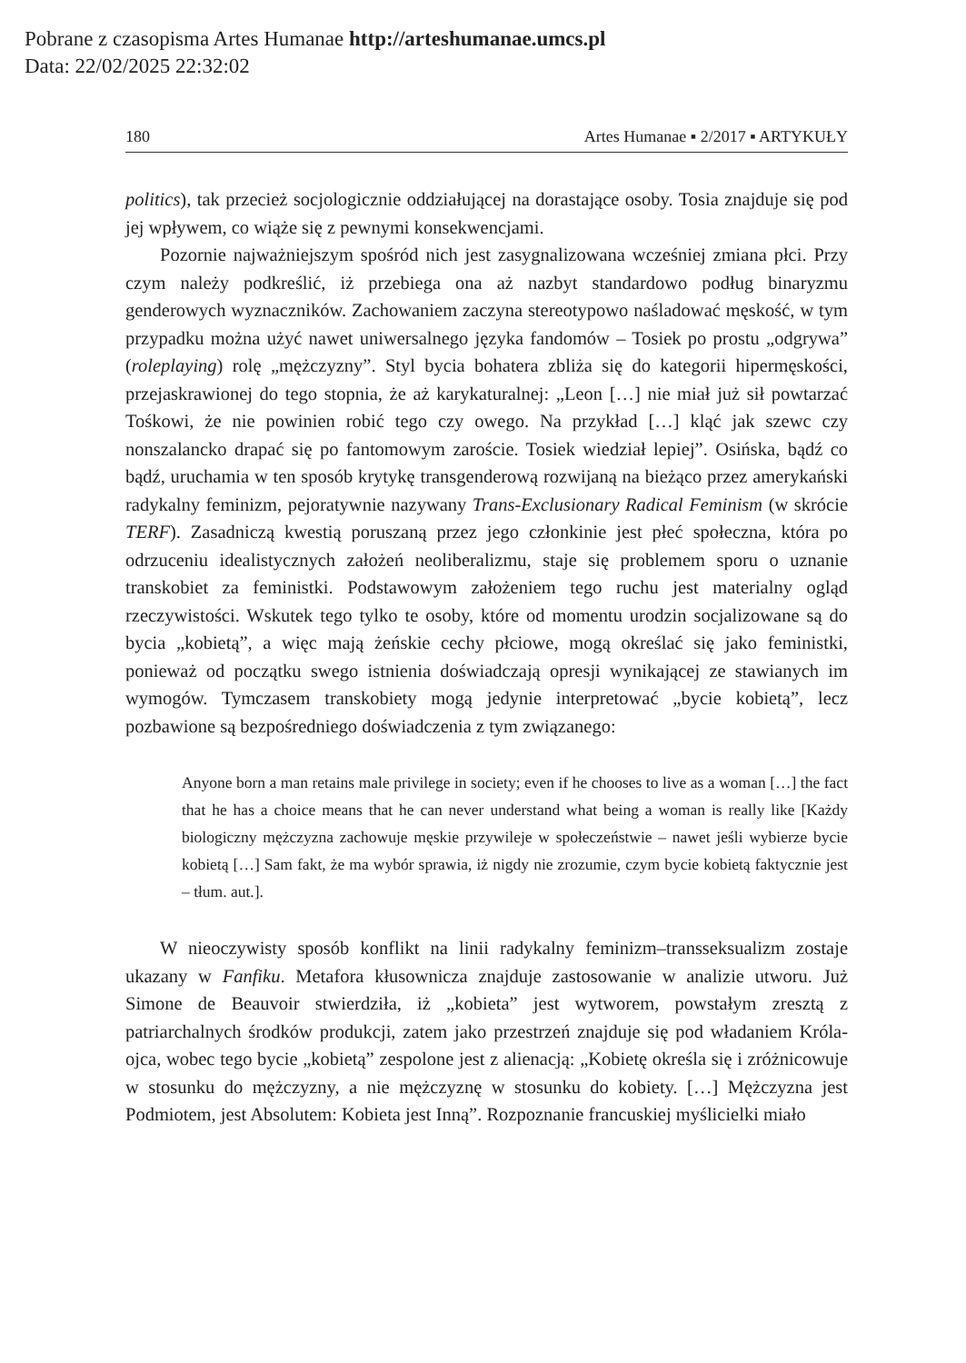Pobrane z czasopisma Artes Humanae http://arteshumanae.umcs.pl
Data: 22/02/2025 22:32:02
180 Artes Humanae ▪ 2/2017 ▪ ARTYKUŁY
politics), tak przecież socjologicznie oddziałującej na dorastające osoby. Tosia znajduje się pod jej wpływem, co wiąże się z pewnymi konsekwencjami.
Pozornie najważniejszym spośród nich jest zasygnalizowana wcześniej zmiana płci. Przy czym należy podkreślić, iż przebiega ona aż nazbyt standardowo podług binaryzmu genderowych wyznaczników. Zachowaniem zaczyna stereotypowo naśladować męskość, w tym przypadku można użyć nawet uniwersalnego języka fandomów – Tosiek po prostu „odgrywa” (roleplaying) rolę „mężczyzny”. Styl bycia bohatera zbliża się do kategorii hipermęskości, przejaskrawionej do tego stopnia, że aż karykaturalnej: „Leon […] nie miał już sił powtarzać Tośkowi, że nie powinien robić tego czy owego. Na przykład […] kląć jak szewc czy nonszalancko drapać się po fantomowym zaroście. Tosiek wiedział lepiej”. Osińska, bądź co bądź, uruchamia w ten sposób krytykę transgenderową rozwijaną na bieżąco przez amerykański radykalny feminizm, pejoratywnie nazywany Trans-Exclusionary Radical Feminism (w skrócie TERF). Zasadniczą kwestią poruszaną przez jego członkinie jest płeć społeczna, która po odrzuceniu idealistycznych założeń neoliberalizmu, staje się problemem sporu o uznanie transkobiet za feministki. Podstawowym założeniem tego ruchu jest materialny ogląd rzeczywistości. Wskutek tego tylko te osoby, które od momentu urodzin socjalizowane są do bycia „kobietą”, a więc mają żeńskie cechy płciowe, mogą określać się jako feministki, ponieważ od początku swego istnienia doświadczają opresji wynikającej ze stawianych im wymogów. Tymczasem transkobiety mogą jedynie interpretować „bycie kobietą”, lecz pozbawione są bezpośredniego doświadczenia z tym związanego:
Anyone born a man retains male privilege in society; even if he chooses to live as a woman […] the fact that he has a choice means that he can never understand what being a woman is really like [Każdy biologiczny mężczyzna zachowuje męskie przywileje w społeczeństwie – nawet jeśli wybierze bycie kobietą […] Sam fakt, że ma wybór sprawia, iż nigdy nie zrozumie, czym bycie kobietą faktycznie jest – tłum. aut.].
W nieoczywisty sposób konflikt na linii radykalny feminizm–transseksualizm zostaje ukazany w Fanfiku. Metafora kłusownicza znajduje zastosowanie w analizie utworu. Już Simone de Beauvoir stwierdziła, iż „kobieta” jest wytworem, powstałym zresztą z patriarchalnych środków produkcji, zatem jako przestrzeń znajduje się pod władaniem Króla-ojca, wobec tego bycie „kobietą” zespolone jest z alienacją: „Kobietę określa się i zróżnicowuje w stosunku do mężczyzny, a nie mężczyznę w stosunku do kobiety. […] Mężczyzna jest Podmiotem, jest Absolutem: Kobieta jest Inną”. Rozpoznanie francuskiej myślicielki miało